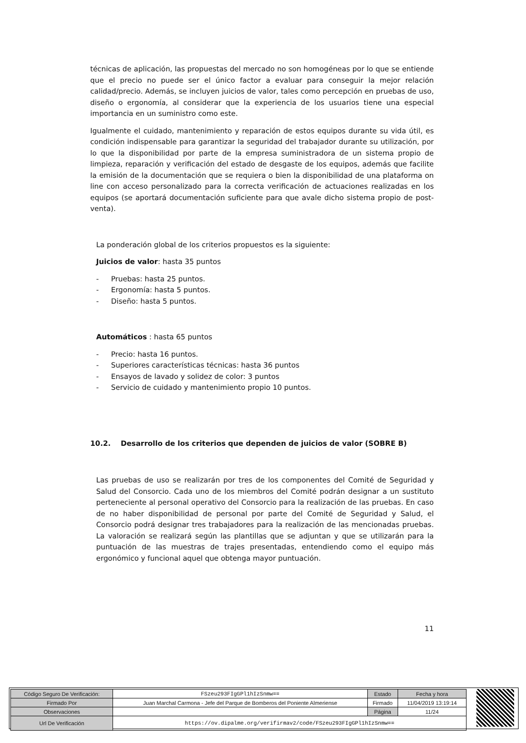técnicas de aplicación, las propuestas del mercado no son homogéneas por lo que se entiende que el precio no puede ser el único factor a evaluar para conseguir la mejor relación calidad/precio. Además, se incluyen juicios de valor, tales como percepción en pruebas de uso, diseño o ergonomía, al considerar que la experiencia de los usuarios tiene una especial importancia en un suministro como este.
Igualmente el cuidado, mantenimiento y reparación de estos equipos durante su vida útil, es condición indispensable para garantizar la seguridad del trabajador durante su utilización, por lo que la disponibilidad por parte de la empresa suministradora de un sistema propio de limpieza, reparación y verificación del estado de desgaste de los equipos, además que facilite la emisión de la documentación que se requiera o bien la disponibilidad de una plataforma on line con acceso personalizado para la correcta verificación de actuaciones realizadas en los equipos (se aportará documentación suficiente para que avale dicho sistema propio de post-venta).
La ponderación global de los criterios propuestos es la siguiente:
Juicios de valor: hasta 35 puntos
- Pruebas: hasta 25 puntos.
- Ergonomía: hasta 5 puntos.
- Diseño: hasta 5 puntos.
Automáticos : hasta 65 puntos
- Precio: hasta 16 puntos.
- Superiores características técnicas: hasta 36 puntos
- Ensayos de lavado y solidez de color: 3 puntos
- Servicio de cuidado y mantenimiento propio 10 puntos.
10.2. Desarrollo de los criterios que dependen de juicios de valor (SOBRE B)
Las pruebas de uso se realizarán por tres de los componentes del Comité de Seguridad y Salud del Consorcio. Cada uno de los miembros del Comité podrán designar a un sustituto perteneciente al personal operativo del Consorcio para la realización de las pruebas. En caso de no haber disponibilidad de personal por parte del Comité de Seguridad y Salud, el Consorcio podrá designar tres trabajadores para la realización de las mencionadas pruebas. La valoración se realizará según las plantillas que se adjuntan y que se utilizarán para la puntuación de las muestras de trajes presentadas, entendiendo como el equipo más ergonómico y funcional aquel que obtenga mayor puntuación.
11
| Código Seguro De Verificación: | FSzeu293FIgGPl1hIzSnmw== | Estado | Fecha y hora |
| Firmado Por | Juan Marchal Carmona - Jefe del Parque de Bomberos del Poniente Almeriense | Firmado | 11/04/2019 13:19:14 |
| Observaciones | | Página | 11/24 |
| Url De Verificación | https://ov.dipalme.org/verifirmav2/code/FSzeu293FIgGPl1hIzSnmw== | | |